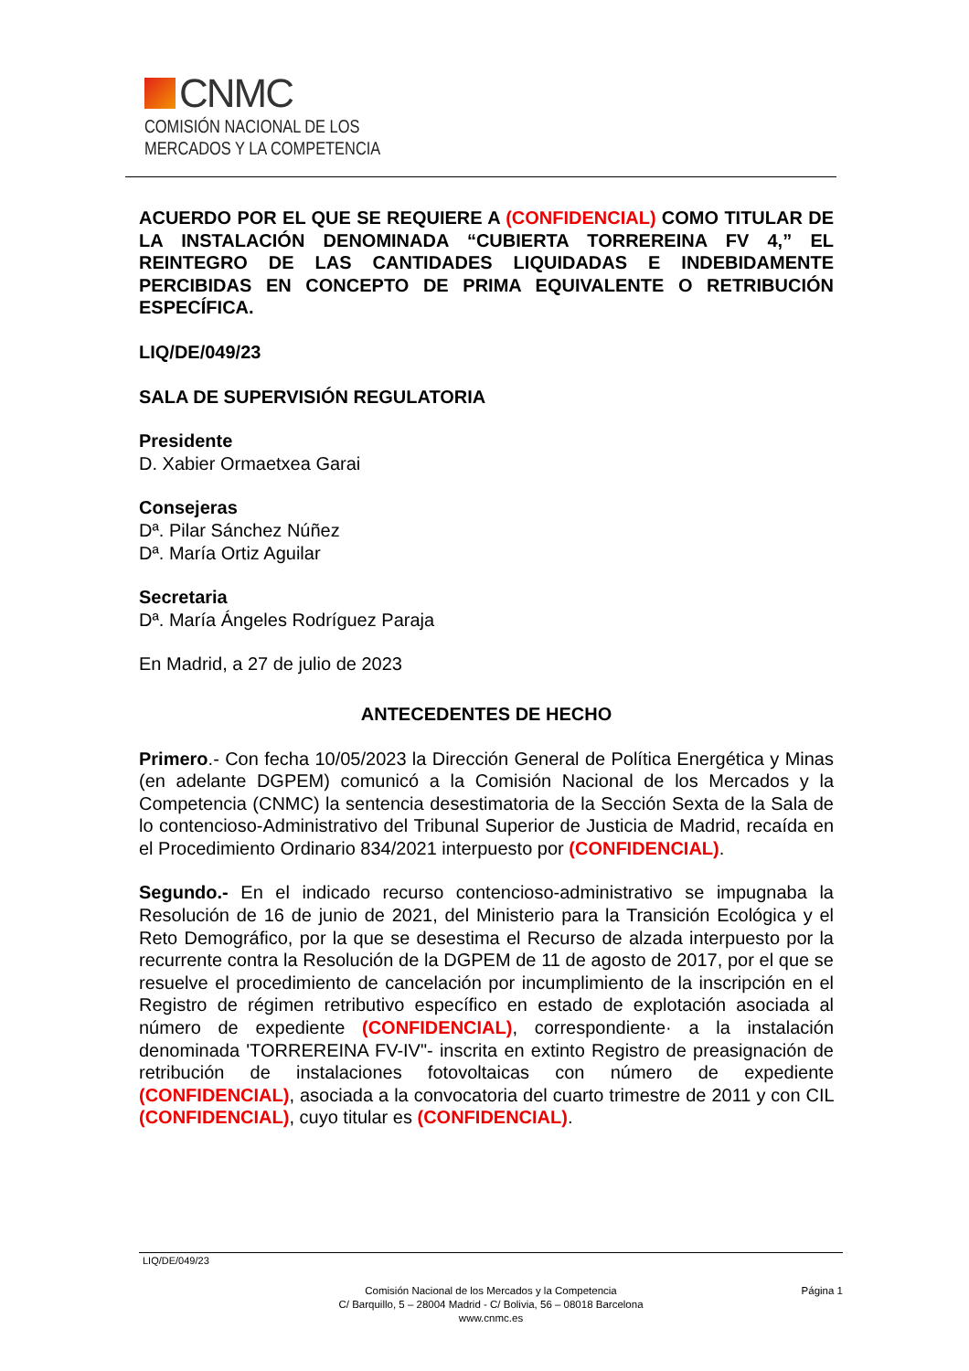CNMC
COMISIÓN NACIONAL DE LOS
MERCADOS Y LA COMPETENCIA
ACUERDO POR EL QUE SE REQUIERE A (CONFIDENCIAL) COMO TITULAR DE LA INSTALACIÓN DENOMINADA “CUBIERTA TORREREINA FV 4,” EL REINTEGRO DE LAS CANTIDADES LIQUIDADAS E INDEBIDAMENTE PERCIBIDAS EN CONCEPTO DE PRIMA EQUIVALENTE O RETRIBUCIÓN ESPECÍFICA.
LIQ/DE/049/23
SALA DE SUPERVISIÓN REGULATORIA
Presidente
D. Xabier Ormaetxea Garai
Consejeras
Dª. Pilar Sánchez Núñez
Dª. María Ortiz Aguilar
Secretaria
Dª. María Ángeles Rodríguez Paraja
En Madrid, a 27 de julio de 2023
ANTECEDENTES DE HECHO
Primero.- Con fecha 10/05/2023 la Dirección General de Política Energética y Minas (en adelante DGPEM) comunicó a la Comisión Nacional de los Mercados y la Competencia (CNMC) la sentencia desestimatoria de la Sección Sexta de la Sala de lo contencioso-Administrativo del Tribunal Superior de Justicia de Madrid, recaída en el Procedimiento Ordinario 834/2021 interpuesto por (CONFIDENCIAL).
Segundo.- En el indicado recurso contencioso-administrativo se impugnaba la Resolución de 16 de junio de 2021, del Ministerio para la Transición Ecológica y el Reto Demográfico, por la que se desestima el Recurso de alzada interpuesto por la recurrente contra la Resolución de la DGPEM de 11 de agosto de 2017, por el que se resuelve el procedimiento de cancelación por incumplimiento de la inscripción en el Registro de régimen retributivo específico en estado de explotación asociada al número de expediente (CONFIDENCIAL), correspondiente· a la instalación denominada 'TORREREINA FV-IV"- inscrita en extinto Registro de preasignación de retribución de instalaciones fotovoltaicas con número de expediente (CONFIDENCIAL), asociada a la convocatoria del cuarto trimestre de 2011 y con CIL (CONFIDENCIAL), cuyo titular es (CONFIDENCIAL).
LIQ/DE/049/23
Comisión Nacional de los Mercados y la Competencia
C/ Barquillo, 5 – 28004 Madrid - C/ Bolivia, 56 – 08018 Barcelona
www.cnmc.es
Página 1